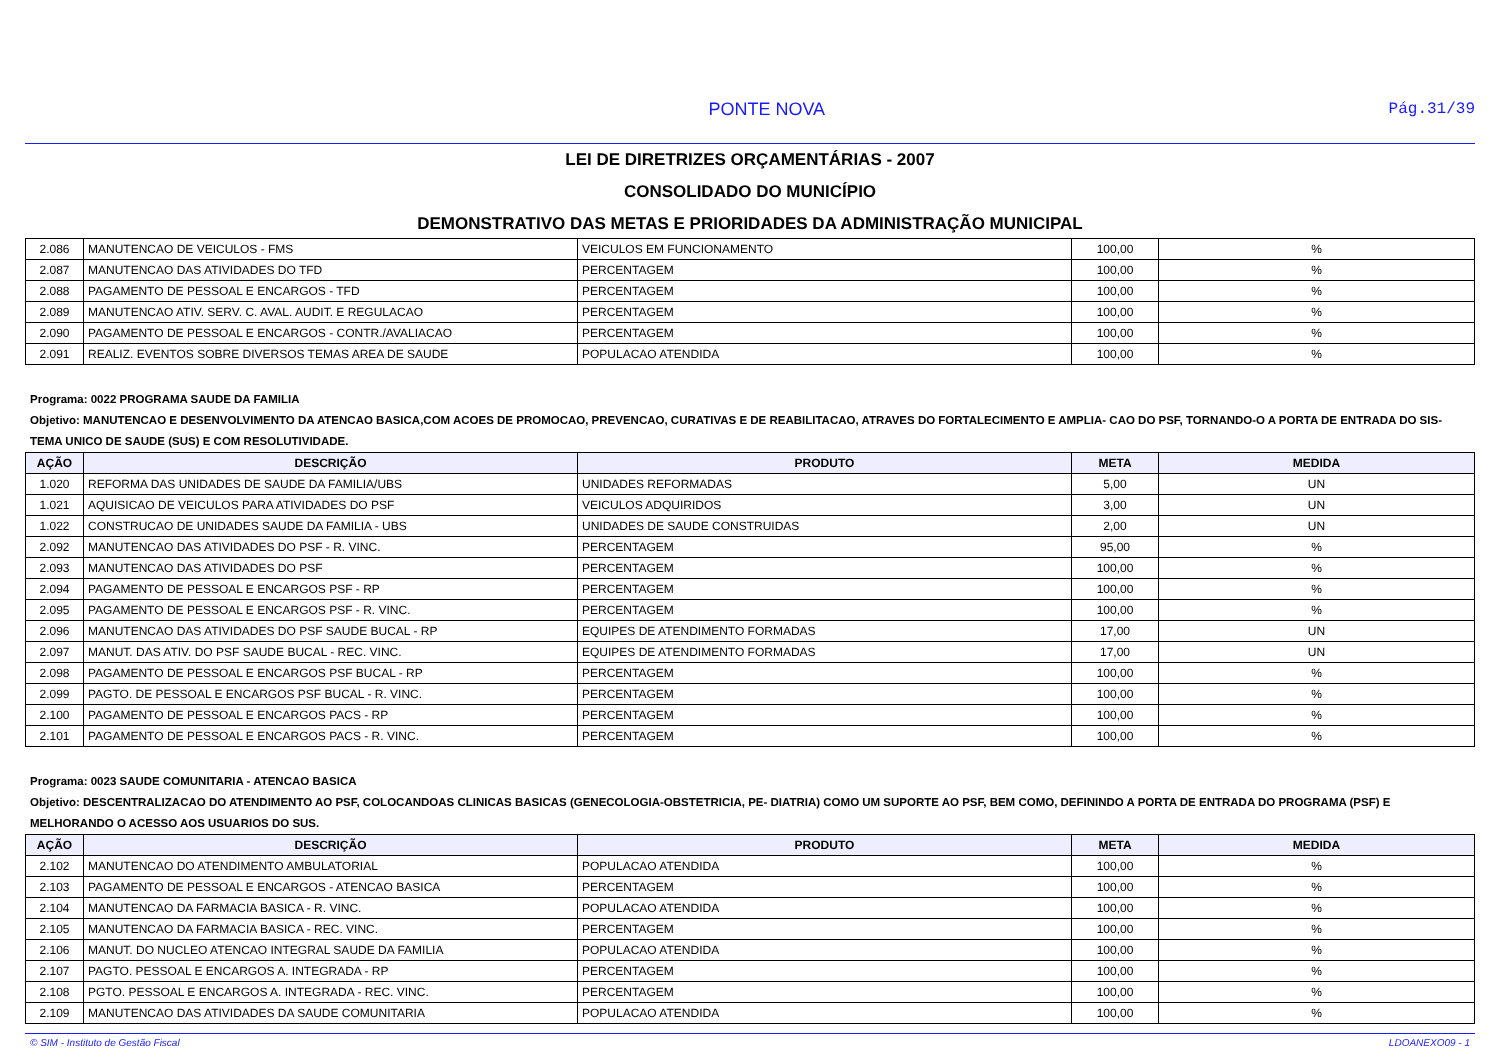PONTE NOVA Pág.31/39
LEI DE DIRETRIZES ORÇAMENTÁRIAS - 2007
CONSOLIDADO DO MUNICÍPIO
DEMONSTRATIVO DAS METAS E PRIORIDADES DA ADMINISTRAÇÃO MUNICIPAL
| 2.086 | MANUTENCAO DE VEICULOS - FMS | VEICULOS EM FUNCIONAMENTO | 100,00 | % |
| 2.087 | MANUTENCAO DAS ATIVIDADES DO TFD | PERCENTAGEM | 100,00 | % |
| 2.088 | PAGAMENTO DE PESSOAL E ENCARGOS - TFD | PERCENTAGEM | 100,00 | % |
| 2.089 | MANUTENCAO ATIV. SERV. C. AVAL. AUDIT. E REGULACAO | PERCENTAGEM | 100,00 | % |
| 2.090 | PAGAMENTO DE PESSOAL E ENCARGOS - CONTR./AVALIACAO | PERCENTAGEM | 100,00 | % |
| 2.091 | REALIZ. EVENTOS SOBRE DIVERSOS TEMAS AREA DE SAUDE | POPULACAO ATENDIDA | 100,00 | % |
Programa: 0022 PROGRAMA SAUDE DA FAMILIA
Objetivo: MANUTENCAO E DESENVOLVIMENTO DA ATENCAO BASICA,COM ACOES DE PROMOCAO, PREVENCAO, CURATIVAS E DE REABILITACAO, ATRAVES DO FORTALECIMENTO E AMPLIA- CAO DO PSF, TORNANDO-O A PORTA DE ENTRADA DO SIS- TEMA UNICO DE SAUDE (SUS) E COM RESOLUTIVIDADE.
| AÇÃO | DESCRIÇÃO | PRODUTO | META | MEDIDA |
| --- | --- | --- | --- | --- |
| 1.020 | REFORMA DAS UNIDADES DE SAUDE DA FAMILIA/UBS | UNIDADES REFORMADAS | 5,00 | UN |
| 1.021 | AQUISICAO DE VEICULOS PARA ATIVIDADES DO PSF | VEICULOS ADQUIRIDOS | 3,00 | UN |
| 1.022 | CONSTRUCAO DE UNIDADES SAUDE DA FAMILIA - UBS | UNIDADES DE SAUDE CONSTRUIDAS | 2,00 | UN |
| 2.092 | MANUTENCAO DAS ATIVIDADES DO PSF - R. VINC. | PERCENTAGEM | 95,00 | % |
| 2.093 | MANUTENCAO DAS ATIVIDADES DO PSF | PERCENTAGEM | 100,00 | % |
| 2.094 | PAGAMENTO DE PESSOAL E ENCARGOS PSF - RP | PERCENTAGEM | 100,00 | % |
| 2.095 | PAGAMENTO DE PESSOAL E ENCARGOS PSF - R. VINC. | PERCENTAGEM | 100,00 | % |
| 2.096 | MANUTENCAO DAS ATIVIDADES DO PSF SAUDE BUCAL - RP | EQUIPES DE ATENDIMENTO FORMADAS | 17,00 | UN |
| 2.097 | MANUT. DAS ATIV. DO PSF SAUDE BUCAL - REC. VINC. | EQUIPES DE ATENDIMENTO FORMADAS | 17,00 | UN |
| 2.098 | PAGAMENTO DE PESSOAL E ENCARGOS PSF BUCAL - RP | PERCENTAGEM | 100,00 | % |
| 2.099 | PAGTO. DE PESSOAL E ENCARGOS PSF BUCAL - R. VINC. | PERCENTAGEM | 100,00 | % |
| 2.100 | PAGAMENTO DE PESSOAL E ENCARGOS PACS - RP | PERCENTAGEM | 100,00 | % |
| 2.101 | PAGAMENTO DE PESSOAL E ENCARGOS PACS - R. VINC. | PERCENTAGEM | 100,00 | % |
Programa: 0023 SAUDE COMUNITARIA - ATENCAO BASICA
Objetivo: DESCENTRALIZACAO DO ATENDIMENTO AO PSF, COLOCANDOAS CLINICAS BASICAS (GENECOLOGIA-OBSTETRICIA, PE- DIATRIA) COMO UM SUPORTE AO PSF, BEM COMO, DEFININDO A PORTA DE ENTRADA DO PROGRAMA (PSF) E MELHORANDO O ACESSO AOS USUARIOS DO SUS.
| AÇÃO | DESCRIÇÃO | PRODUTO | META | MEDIDA |
| --- | --- | --- | --- | --- |
| 2.102 | MANUTENCAO DO ATENDIMENTO AMBULATORIAL | POPULACAO ATENDIDA | 100,00 | % |
| 2.103 | PAGAMENTO DE PESSOAL E ENCARGOS - ATENCAO BASICA | PERCENTAGEM | 100,00 | % |
| 2.104 | MANUTENCAO DA FARMACIA BASICA - R. VINC. | POPULACAO ATENDIDA | 100,00 | % |
| 2.105 | MANUTENCAO DA FARMACIA BASICA - REC. VINC. | PERCENTAGEM | 100,00 | % |
| 2.106 | MANUT. DO NUCLEO ATENCAO INTEGRAL SAUDE DA FAMILIA | POPULACAO ATENDIDA | 100,00 | % |
| 2.107 | PAGTO. PESSOAL E ENCARGOS A. INTEGRADA - RP | PERCENTAGEM | 100,00 | % |
| 2.108 | PGTO. PESSOAL E ENCARGOS A. INTEGRADA - REC. VINC. | PERCENTAGEM | 100,00 | % |
| 2.109 | MANUTENCAO DAS ATIVIDADES DA SAUDE COMUNITARIA | POPULACAO ATENDIDA | 100,00 | % |
© SIM - Instituto de Gestão Fiscal LDOANEXO09 - 1